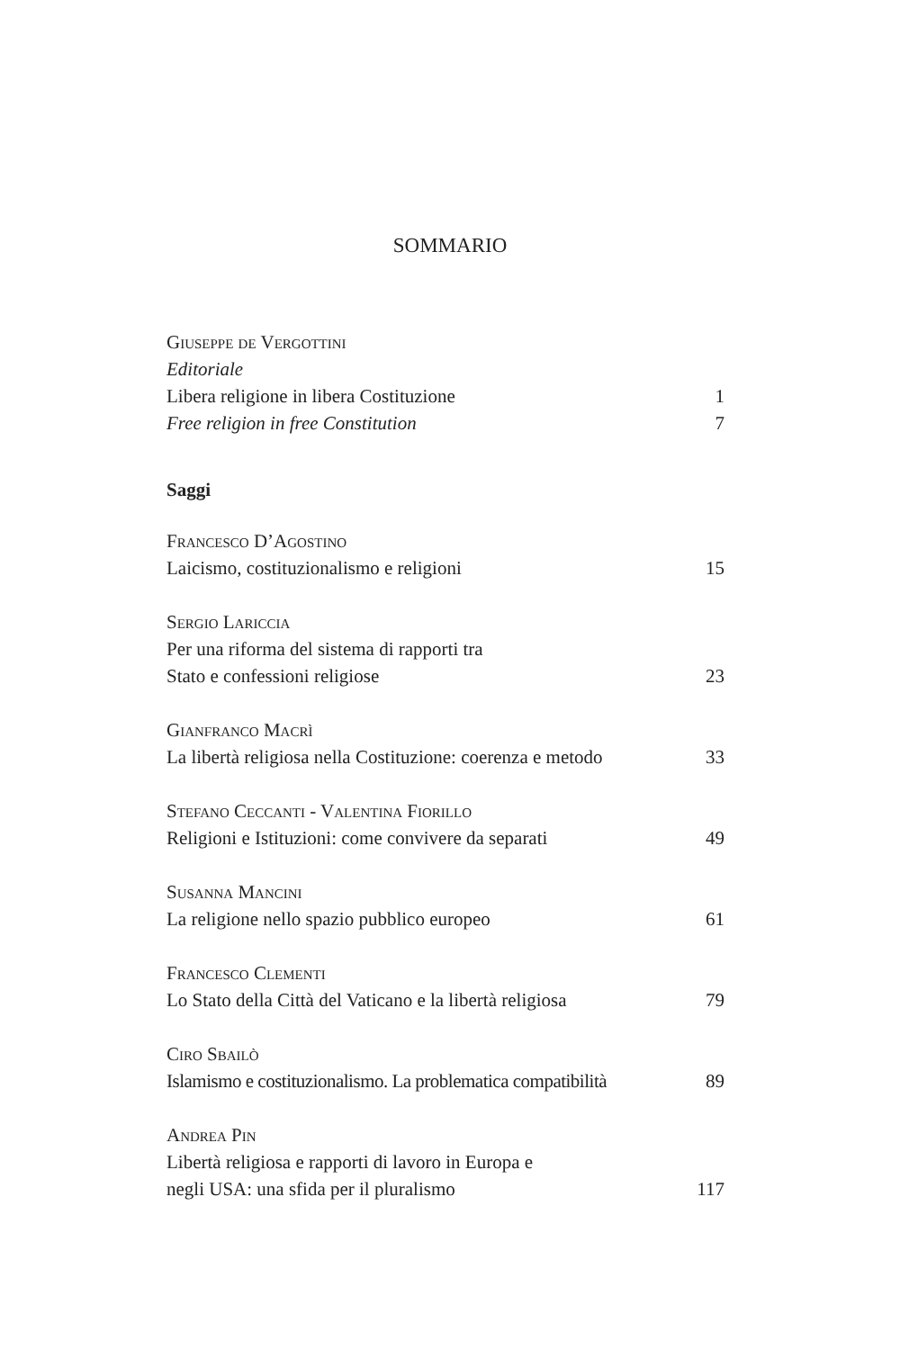SOMMARIO
Giuseppe de Vergottini
Editoriale
Libera religione in libera Costituzione 1
Free religion in free Constitution 7
Saggi
Francesco D’Agostino
Laicismo, costituzionalismo e religioni 15
Sergio Lariccia
Per una riforma del sistema di rapporti tra
Stato e confessioni religiose 23
Gianfranco Macrì
La libertà religiosa nella Costituzione: coerenza e metodo 33
Stefano Ceccanti - Valentina Fiorillo
Religioni e Istituzioni: come convivere da separati 49
Susanna Mancini
La religione nello spazio pubblico europeo 61
Francesco Clementi
Lo Stato della Città del Vaticano e la libertà religiosa 79
Ciro Sbailò
Islamismo e costituzionalismo. La problematica compatibilità 89
Andrea Pin
Libertà religiosa e rapporti di lavoro in Europa e
negli USA: una sfida per il pluralismo 117